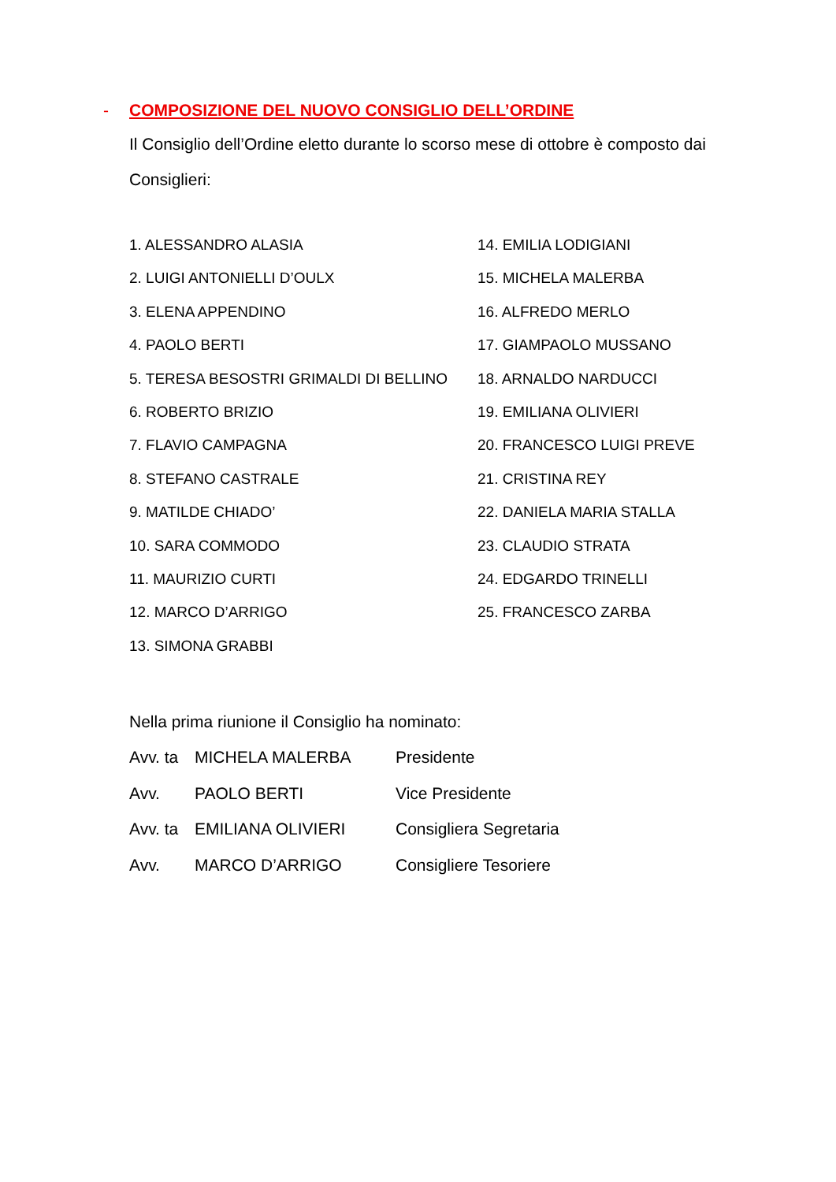- COMPOSIZIONE DEL NUOVO CONSIGLIO DELL’ORDINE
Il Consiglio dell’Ordine eletto durante lo scorso mese di ottobre è composto dai Consiglieri:
1. ALESSANDRO ALASIA
2. LUIGI ANTONIELLI D’OULX
3. ELENA APPENDINO
4. PAOLO BERTI
5. TERESA BESOSTRI GRIMALDI DI BELLINO
6. ROBERTO BRIZIO
7. FLAVIO CAMPAGNA
8. STEFANO CASTRALE
9. MATILDE CHIADO’
10. SARA COMMODO
11. MAURIZIO CURTI
12. MARCO D’ARRIGO
13. SIMONA GRABBI
14. EMILIA LODIGIANI
15. MICHELA MALERBA
16. ALFREDO MERLO
17. GIAMPAOLO MUSSANO
18. ARNALDO NARDUCCI
19. EMILIANA OLIVIERI
20. FRANCESCO LUIGI PREVE
21. CRISTINA REY
22. DANIELA MARIA STALLA
23. CLAUDIO STRATA
24. EDGARDO TRINELLI
25. FRANCESCO ZARBA
Nella prima riunione il Consiglio ha nominato:
Avv. ta MICHELA MALERBA Presidente
Avv. PAOLO BERTI Vice Presidente
Avv. ta EMILIANA OLIVIERI Consigliera Segretaria
Avv. MARCO D’ARRIGO Consigliere Tesoriere